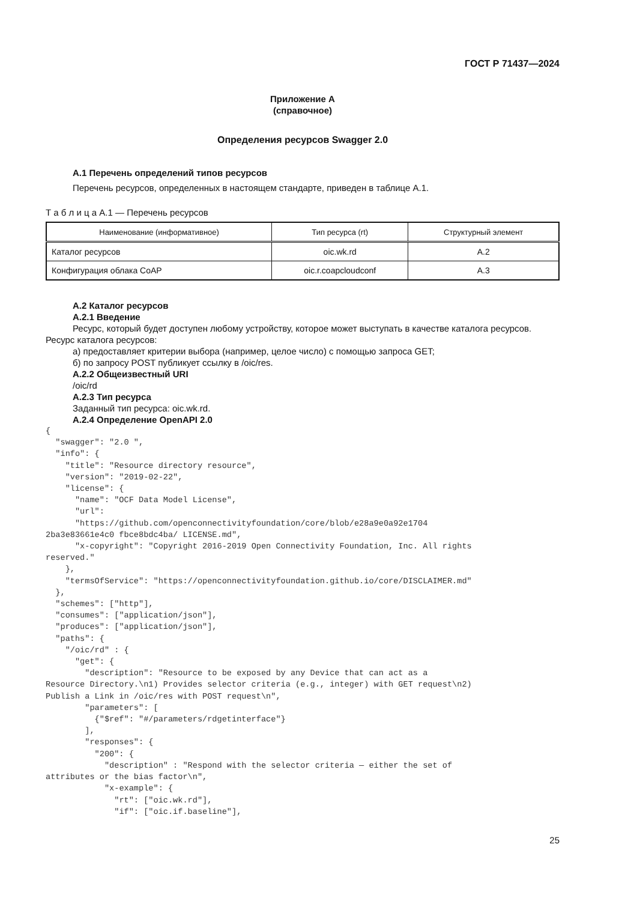ГОСТ Р 71437—2024
Приложение А
(справочное)
Определения ресурсов Swagger 2.0
А.1 Перечень определений типов ресурсов
Перечень ресурсов, определенных в настоящем стандарте, приведен в таблице А.1.
Т а б л и ц а А.1 — Перечень ресурсов
| Наименование (информативное) | Тип ресурса (rt) | Структурный элемент |
| --- | --- | --- |
| Каталог ресурсов | oic.wk.rd | А.2 |
| Конфигурация облака CoAP | oic.r.coapcloudconf | А.3 |
А.2 Каталог ресурсов
А.2.1 Введение
Ресурс, который будет доступен любому устройству, которое может выступать в качестве каталога ресурсов. Ресурс каталога ресурсов:
а) предоставляет критерии выбора (например, целое число) с помощью запроса GET;
б) по запросу POST публикует ссылку в /oic/res.
А.2.2 Общеизвестный URI
/oic/rd
А.2.3 Тип ресурса
Заданный тип ресурса: oic.wk.rd.
А.2.4 Определение OpenAPI 2.0
{
  "swagger": "2.0 ",
  "info": {
    "title": "Resource directory resource",
    "version": "2019-02-22",
    "license": {
      "name": "OCF Data Model License",
      "url":
      "https://github.com/openconnectivityfoundation/core/blob/e28a9e0a92e1704
2ba3e83661e4c0 fbce8bdc4ba/ LICENSE.md",
      "x-copyright": "Copyright 2016-2019 Open Connectivity Foundation, Inc. All rights
reserved."
    },
    "termsOfService": "https://openconnectivityfoundation.github.io/core/DISCLAIMER.md"
  },
  "schemes": ["http"],
  "consumes": ["application/json"],
  "produces": ["application/json"],
  "paths": {
    "/oic/rd" : {
      "get": {
        "description": "Resource to be exposed by any Device that can act as a
Resource Directory.\n1) Provides selector criteria (e.g., integer) with GET request\n2)
Publish a Link in /oic/res with POST request\n",
        "parameters": [
          {"$ref": "#/parameters/rdgetinterface"}
        ],
        "responses": {
          "200": {
            "description" : "Respond with the selector criteria — either the set of
attributes or the bias factor\n",
            "x-example": {
              "rt": ["oic.wk.rd"],
              "if": ["oic.if.baseline"],
25